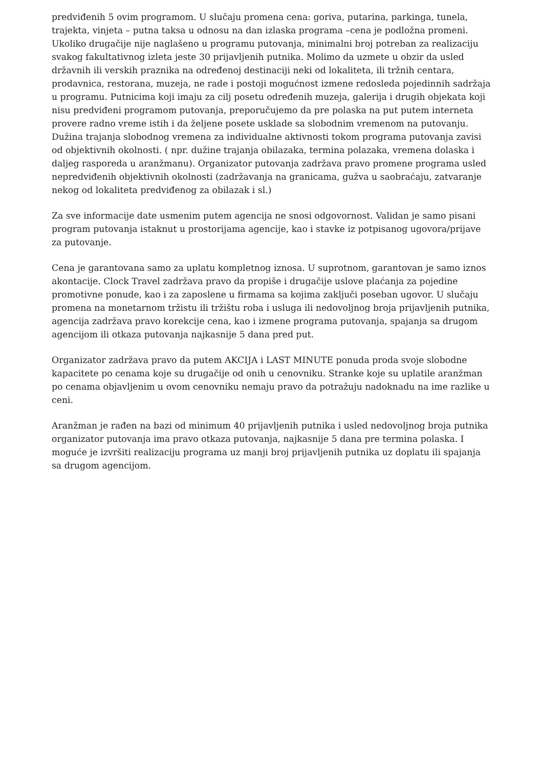predviđenih 5 ovim programom. U slučaju promena cena: goriva, putarina, parkinga, tunela, trajekta, vinjeta – putna taksa u odnosu na dan izlaska programa –cena je podložna promeni. Ukoliko drugačije nije naglašeno u programu putovanja, minimalni broj potreban za realizaciju svakog fakultativnog izleta jeste 30 prijavljenih putnika. Molimo da uzmete u obzir da usled državnih ili verskih praznika na određenoj destinaciji neki od lokaliteta, ili tržnih centara, prodavnica, restorana, muzeja, ne rade i postoji mogućnost izmene redosleda pojedinnih sadržaja u programu. Putnicima koji imaju za cilj posetu određenih muzeja, galerija i drugih objekata koji nisu predviđeni programom putovanja, preporučujemo da pre polaska na put putem interneta provere radno vreme istih i da željene posete usklade sa slobodnim vremenom na putovanju. Dužina trajanja slobodnog vremena za individualne aktivnosti tokom programa putovanja zavisi od objektivnih okolnosti. ( npr. dužine trajanja obilazaka, termina polazaka, vremena dolaska i daljeg rasporeda u aranžmanu). Organizator putovanja zadržava pravo promene programa usled nepredviđenih objektivnih okolnosti (zadržavanja na granicama, gužva u saobraćaju, zatvaranje nekog od lokaliteta predviđenog za obilazak i sl.)
Za sve informacije date usmenim putem agencija ne snosi odgovornost. Validan je samo pisani program putovanja istaknut u prostorijama agencije, kao i stavke iz potpisanog ugovora/prijave za putovanje.
Cena je garantovana samo za uplatu kompletnog iznosa. U suprotnom, garantovan je samo iznos akontacije. Clock Travel zadržava pravo da propiše i drugačije uslove plaćanja za pojedine promotivne ponude, kao i za zaposlene u firmama sa kojima zaključi poseban ugovor. U slučaju promena na monetarnom tržistu ili tržištu roba i usluga ili nedovoljnog broja prijavljenih putnika, agencija zadržava pravo korekcije cena, kao i izmene programa putovanja, spajanja sa drugom agencijom ili otkaza putovanja najkasnije 5 dana pred put.
Organizator zadržava pravo da putem AKCIJA i LAST MINUTE ponuda proda svoje slobodne kapacitete po cenama koje su drugačije od onih u cenovniku. Stranke koje su uplatile aranžman po cenama objavljenim u ovom cenovniku nemaju pravo da potražuju nadoknadu na ime razlike u ceni.
Aranžman je rađen na bazi od minimum 40 prijavljenih putnika i usled nedovoljnog broja putnika organizator putovanja ima pravo otkaza putovanja, najkasnije 5 dana pre termina polaska. I moguće je izvršiti realizaciju programa uz manji broj prijavljenih putnika uz doplatu ili spajanja sa drugom agencijom.